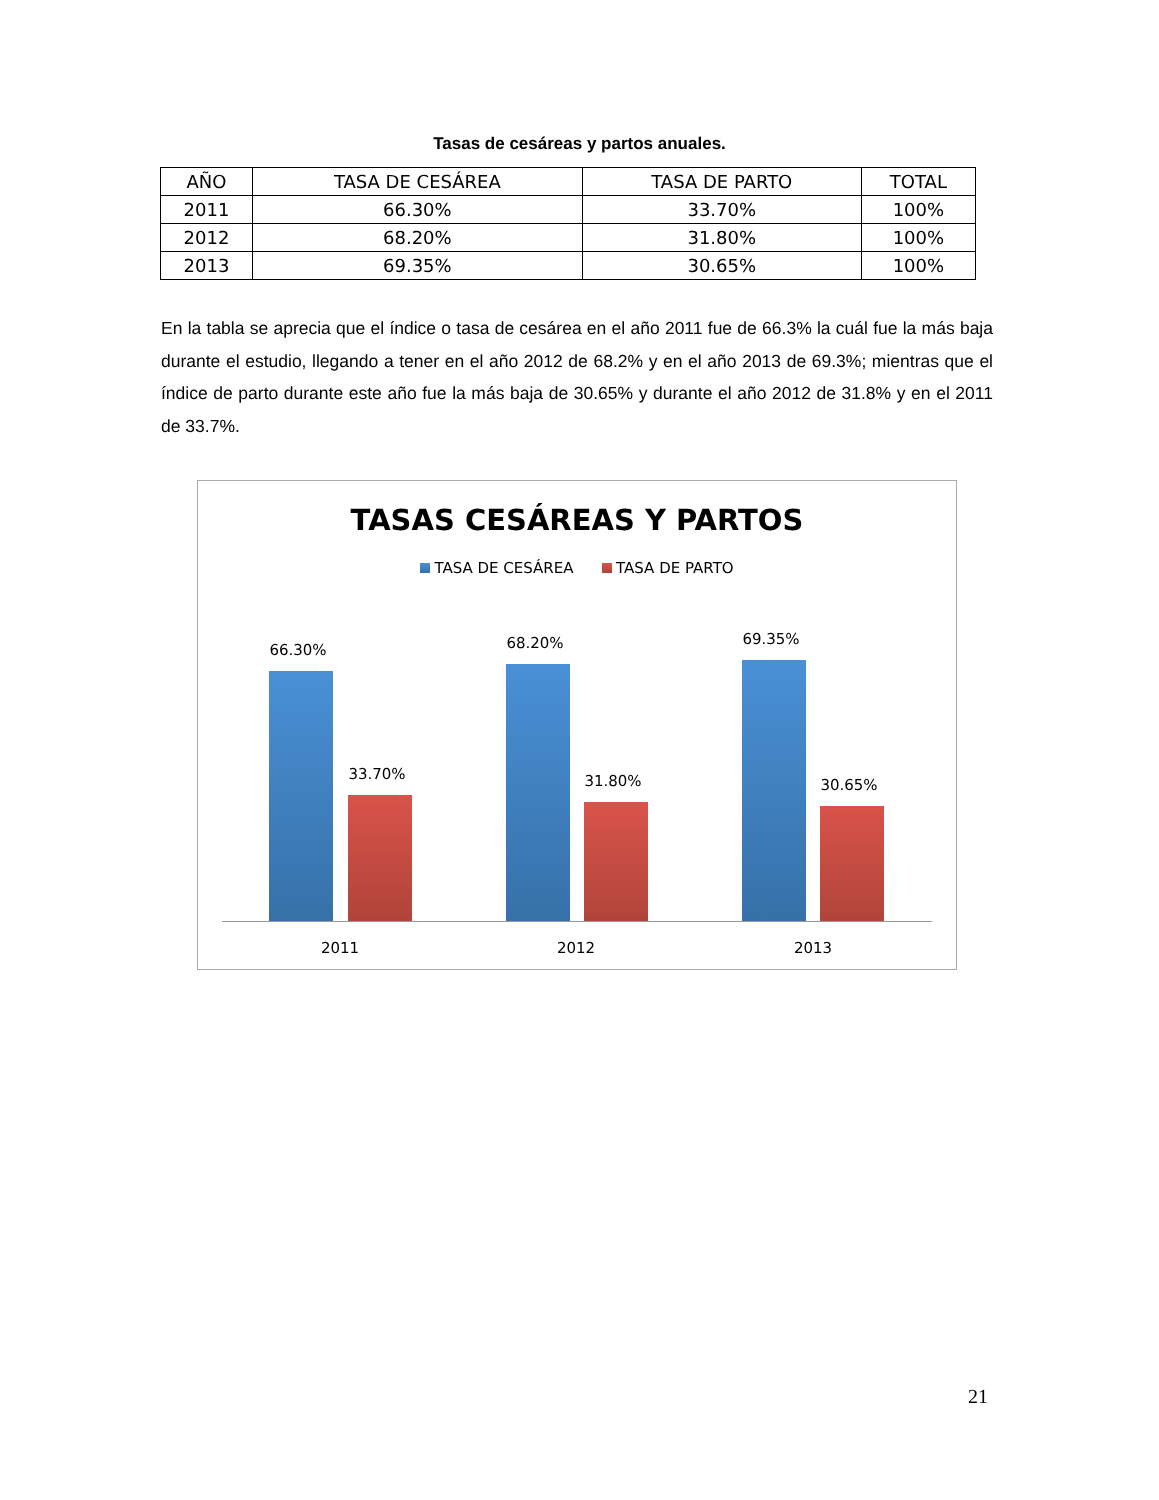Tasas de cesáreas y partos anuales.
| AÑO | TASA DE CESÁREA | TASA DE PARTO | TOTAL |
| --- | --- | --- | --- |
| 2011 | 66.30% | 33.70% | 100% |
| 2012 | 68.20% | 31.80% | 100% |
| 2013 | 69.35% | 30.65% | 100% |
En la tabla se aprecia que el índice o tasa de cesárea en el año 2011 fue de 66.3% la cuál fue la más baja durante el estudio, llegando a tener en el año 2012 de 68.2% y en el año 2013 de 69.3%; mientras que el índice de parto durante este año fue la más baja de 30.65% y durante el año 2012 de 31.8% y en el 2011 de 33.7%.
TASAS CESÁREAS Y PARTOS
TASA DE CESÁREA TASA DE PARTO
66.30%
33.70%
68.20%
31.80%
69.35%
30.65%
2011 2012 2013
21